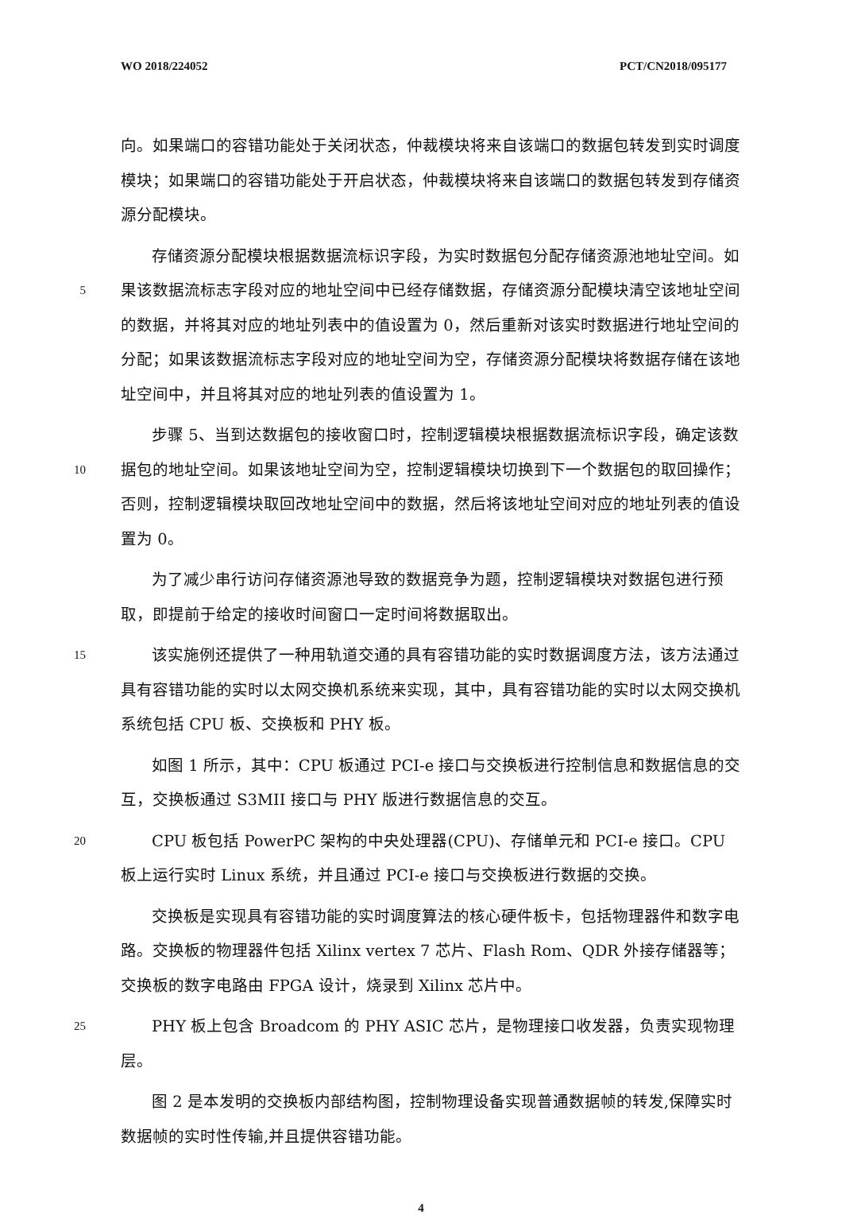WO 2018/224052 PCT/CN2018/095177
向。如果端口的容错功能处于关闭状态，仲裁模块将来自该端口的数据包转发到实时调度模块；如果端口的容错功能处于开启状态，仲裁模块将来自该端口的数据包转发到存储资源分配模块。
5  存储资源分配模块根据数据流标识字段，为实时数据包分配存储资源池地址空间。如果该数据流标志字段对应的地址空间中已经存储数据，存储资源分配模块清空该地址空间的数据，并将其对应的地址列表中的值设置为 0，然后重新对该实时数据进行地址空间的分配；如果该数据流标志字段对应的地址空间为空，存储资源分配模块将数据存储在该地址空间中，并且将其对应的地址列表的值设置为 1。
10  步骤 5、当到达数据包的接收窗口时，控制逻辑模块根据数据流标识字段，确定该数据包的地址空间。如果该地址空间为空，控制逻辑模块切换到下一个数据包的取回操作；否则，控制逻辑模块取回改地址空间中的数据，然后将该地址空间对应的地址列表的值设置为 0。
  为了减少串行访问存储资源池导致的数据竞争为题，控制逻辑模块对数据包进行预取，即提前于给定的接收时间窗口一定时间将数据取出。
15  该实施例还提供了一种用轨道交通的具有容错功能的实时数据调度方法，该方法通过具有容错功能的实时以太网交换机系统来实现，其中，具有容错功能的实时以太网交换机系统包括 CPU 板、交换板和 PHY 板。
  如图 1 所示，其中：CPU 板通过 PCI-e 接口与交换板进行控制信息和数据信息的交互，交换板通过 S3MII 接口与 PHY 版进行数据信息的交互。
20  CPU 板包括 PowerPC 架构的中央处理器(CPU)、存储单元和 PCI-e 接口。CPU 板上运行实时 Linux 系统，并且通过 PCI-e 接口与交换板进行数据的交换。
  交换板是实现具有容错功能的实时调度算法的核心硬件板卡，包括物理器件和数字电路。交换板的物理器件包括 Xilinx vertex 7 芯片、Flash Rom、QDR 外接存储器等；交换板的数字电路由 FPGA 设计，烧录到 Xilinx 芯片中。
25  PHY 板上包含 Broadcom 的 PHY ASIC 芯片，是物理接口收发器，负责实现物理层。
  图 2 是本发明的交换板内部结构图，控制物理设备实现普通数据帧的转发,保障实时数据帧的实时性传输,并且提供容错功能。
4